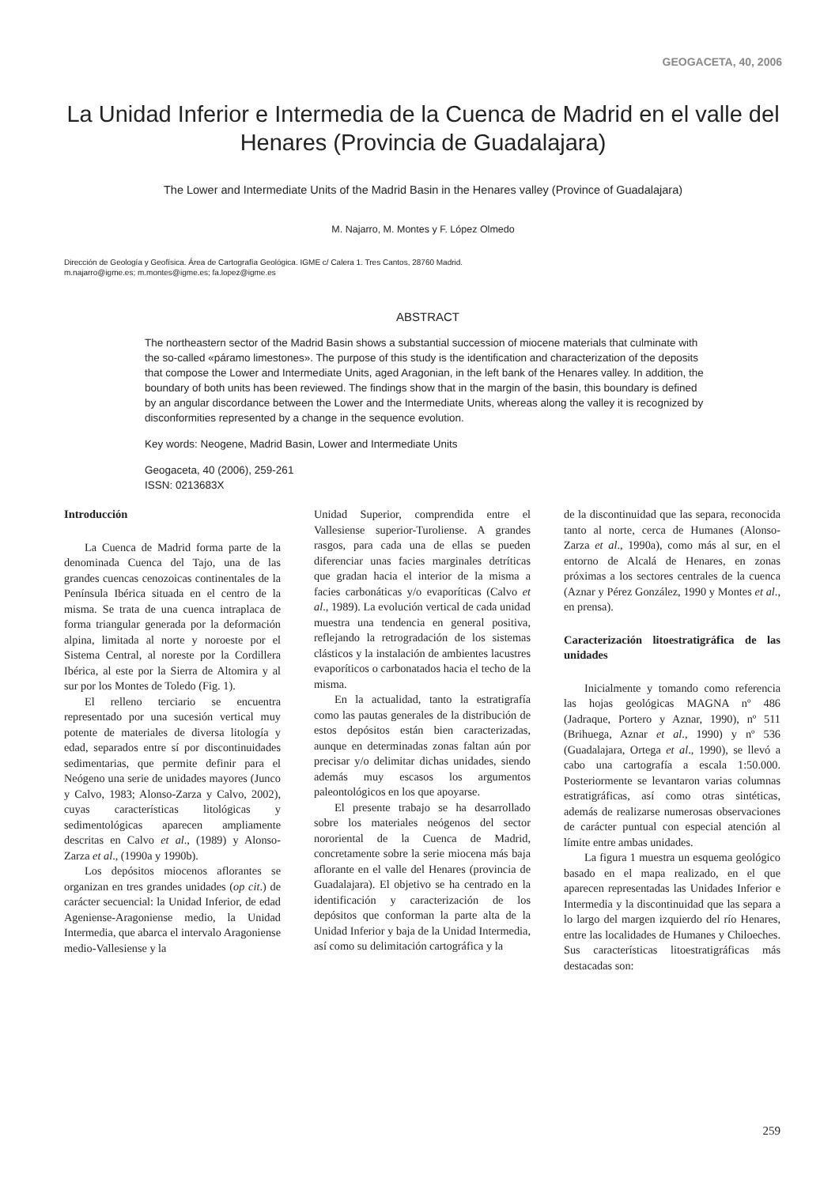GEOGACETA, 40, 2006
La Unidad Inferior e Intermedia de la Cuenca de Madrid en el valle del Henares (Provincia de Guadalajara)
The Lower and Intermediate Units of the Madrid Basin in the Henares valley (Province of Guadalajara)
M. Najarro, M. Montes y F. López Olmedo
Dirección de Geología y Geofísica. Área de Cartografía Geológica. IGME c/ Calera 1. Tres Cantos, 28760 Madrid.
m.najarro@igme.es; m.montes@igme.es; fa.lopez@igme.es
ABSTRACT
The northeastern sector of the Madrid Basin shows a substantial succession of miocene materials that culminate with the so-called «páramo limestones». The purpose of this study is the identification and characterization of the deposits that compose the Lower and Intermediate Units, aged Aragonian, in the left bank of the Henares valley. In addition, the boundary of both units has been reviewed. The findings show that in the margin of the basin, this boundary is defined by an angular discordance between the Lower and the Intermediate Units, whereas along the valley it is recognized by disconformities represented by a change in the sequence evolution.
Key words: Neogene, Madrid Basin, Lower and Intermediate Units
Geogaceta, 40 (2006), 259-261
ISSN: 0213683X
Introducción
La Cuenca de Madrid forma parte de la denominada Cuenca del Tajo, una de las grandes cuencas cenozoicas continentales de la Península Ibérica situada en el centro de la misma. Se trata de una cuenca intraplaca de forma triangular generada por la deformación alpina, limitada al norte y noroeste por el Sistema Central, al noreste por la Cordillera Ibérica, al este por la Sierra de Altomira y al sur por los Montes de Toledo (Fig. 1).
El relleno terciario se encuentra representado por una sucesión vertical muy potente de materiales de diversa litología y edad, separados entre sí por discontinuidades sedimentarias, que permite definir para el Neógeno una serie de unidades mayores (Junco y Calvo, 1983; Alonso-Zarza y Calvo, 2002), cuyas características litológicas y sedimentológicas aparecen ampliamente descritas en Calvo et al., (1989) y Alonso-Zarza et al., (1990a y 1990b).
Los depósitos miocenos aflorantes se organizan en tres grandes unidades (op cit.) de carácter secuencial: la Unidad Inferior, de edad Ageniense-Aragoniense medio, la Unidad Intermedia, que abarca el intervalo Aragoniense medio-Vallesiense y la
Unidad Superior, comprendida entre el Vallesiense superior-Turoliense. A grandes rasgos, para cada una de ellas se pueden diferenciar unas facies marginales detríticas que gradan hacia el interior de la misma a facies carbonáticas y/o evaporíticas (Calvo et al., 1989). La evolución vertical de cada unidad muestra una tendencia en general positiva, reflejando la retrogradación de los sistemas clásticos y la instalación de ambientes lacustres evaporíticos o carbonatados hacia el techo de la misma.
En la actualidad, tanto la estratigrafía como las pautas generales de la distribución de estos depósitos están bien caracterizadas, aunque en determinadas zonas faltan aún por precisar y/o delimitar dichas unidades, siendo además muy escasos los argumentos paleontológicos en los que apoyarse.
El presente trabajo se ha desarrollado sobre los materiales neógenos del sector nororiental de la Cuenca de Madrid, concretamente sobre la serie miocena más baja aflorante en el valle del Henares (provincia de Guadalajara). El objetivo se ha centrado en la identificación y caracterización de los depósitos que conforman la parte alta de la Unidad Inferior y baja de la Unidad Intermedia, así como su delimitación cartográfica y la
de la discontinuidad que las separa, reconocida tanto al norte, cerca de Humanes (Alonso-Zarza et al., 1990a), como más al sur, en el entorno de Alcalá de Henares, en zonas próximas a los sectores centrales de la cuenca (Aznar y Pérez González, 1990 y Montes et al., en prensa).
Caracterización litoestratigráfica de las unidades
Inicialmente y tomando como referencia las hojas geológicas MAGNA nº 486 (Jadraque, Portero y Aznar, 1990), nº 511 (Brihuega, Aznar et al., 1990) y nº 536 (Guadalajara, Ortega et al., 1990), se llevó a cabo una cartografía a escala 1:50.000. Posteriormente se levantaron varias columnas estratigráficas, así como otras sintéticas, además de realizarse numerosas observaciones de carácter puntual con especial atención al límite entre ambas unidades.
La figura 1 muestra un esquema geológico basado en el mapa realizado, en el que aparecen representadas las Unidades Inferior e Intermedia y la discontinuidad que las separa a lo largo del margen izquierdo del río Henares, entre las localidades de Humanes y Chiloeches. Sus características litoestratigráficas más destacadas son:
259